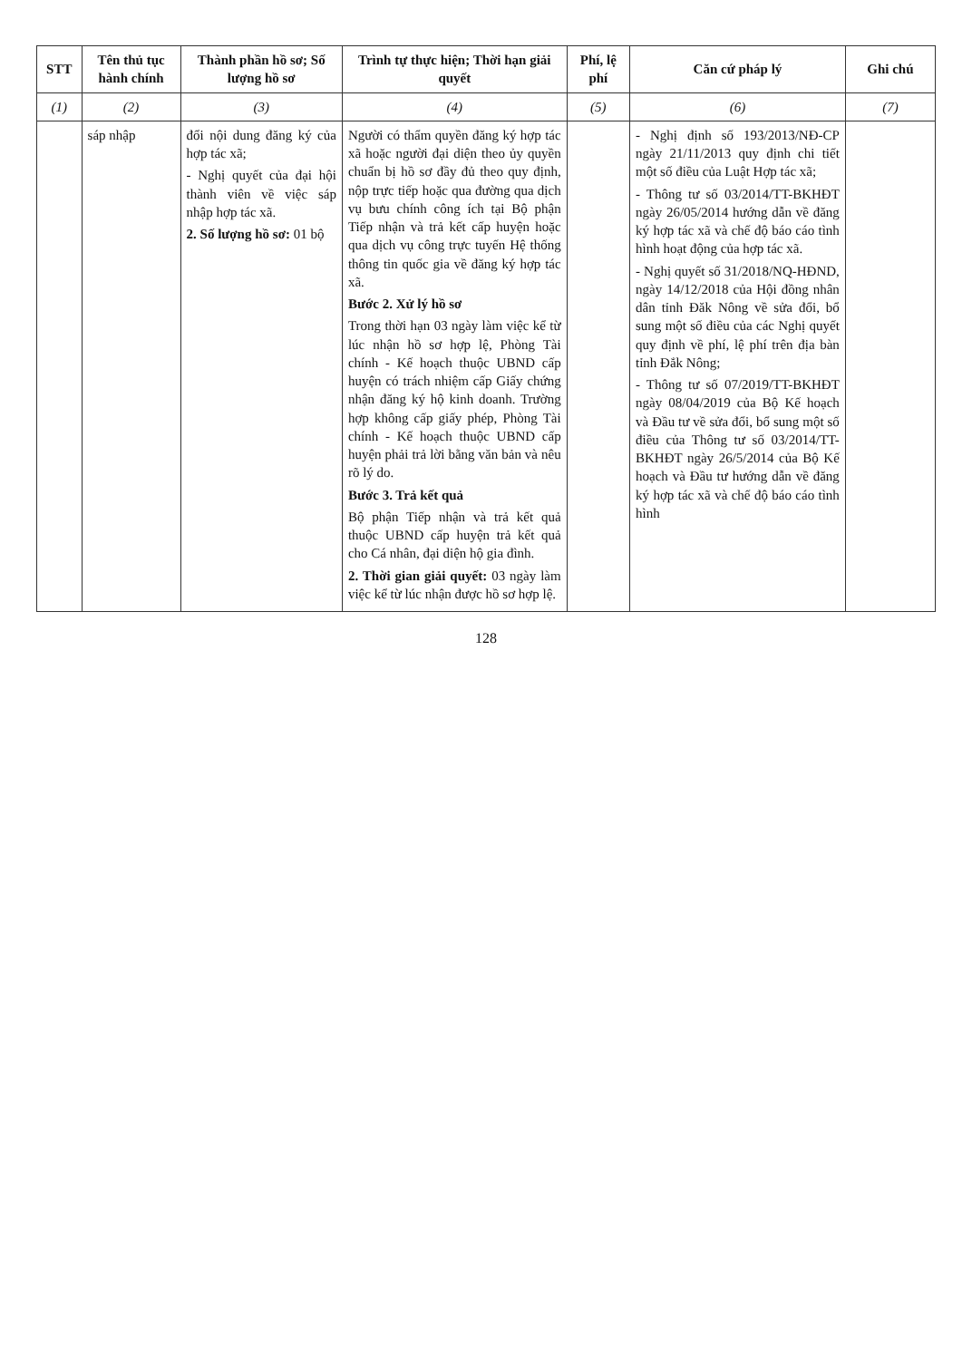| STT | Tên thủ tục hành chính | Thành phần hồ sơ; Số lượng hồ sơ | Trình tự thực hiện; Thời hạn giải quyết | Phí, lệ phí | Căn cứ pháp lý | Ghi chú |
| --- | --- | --- | --- | --- | --- | --- |
| (1) | (2) | (3) | (4) | (5) | (6) | (7) |
| | sáp nhập | đổi nội dung đăng ký của hợp tác xã; - Nghị quyết của đại hội thành viên về việc sáp nhập hợp tác xã. 2. Số lượng hồ sơ: 01 bộ | Người có thẩm quyền đăng ký hợp tác xã hoặc người đại diện theo ủy quyền chuẩn bị hồ sơ đầy đủ theo quy định, nộp trực tiếp hoặc qua đường qua dịch vụ bưu chính công ích tại Bộ phận Tiếp nhận và trả kết cấp huyện hoặc qua dịch vụ công trực tuyến Hệ thống thông tin quốc gia về đăng ký hợp tác xã. Bước 2. Xử lý hồ sơ Trong thời hạn 03 ngày làm việc kể từ lúc nhận hồ sơ hợp lệ, Phòng Tài chính - Kế hoạch thuộc UBND cấp huyện có trách nhiệm cấp Giấy chứng nhận đăng ký hộ kinh doanh. Trường hợp không cấp giấy phép, Phòng Tài chính - Kế hoạch thuộc UBND cấp huyện phải trả lời bằng văn bản và nêu rõ lý do. Bước 3. Trả kết quả Bộ phận Tiếp nhận và trả kết quả thuộc UBND cấp huyện trả kết quả cho Cá nhân, đại diện hộ gia đình. 2. Thời gian giải quyết: 03 ngày làm việc kể từ lúc nhận được hồ sơ hợp lệ. | | - Nghị định số 193/2013/NĐ-CP ngày 21/11/2013 quy định chi tiết một số điều của Luật Hợp tác xã; - Thông tư số 03/2014/TT-BKHĐT ngày 26/05/2014 hướng dẫn về đăng ký hợp tác xã và chế độ báo cáo tình hình hoạt động của hợp tác xã. - Nghị quyết số 31/2018/NQ-HĐND, ngày 14/12/2018 của Hội đồng nhân dân tỉnh Đăk Nông về sửa đổi, bổ sung một số điều của các Nghị quyết quy định về phí, lệ phí trên địa bàn tỉnh Đắk Nông; - Thông tư số 07/2019/TT-BKHĐT ngày 08/04/2019 của Bộ Kế hoạch và Đầu tư về sửa đổi, bổ sung một số điều của Thông tư số 03/2014/TT-BKHĐT ngày 26/5/2014 của Bộ Kế hoạch và Đầu tư hướng dẫn về đăng ký hợp tác xã và chế độ báo cáo tình hình | |
128